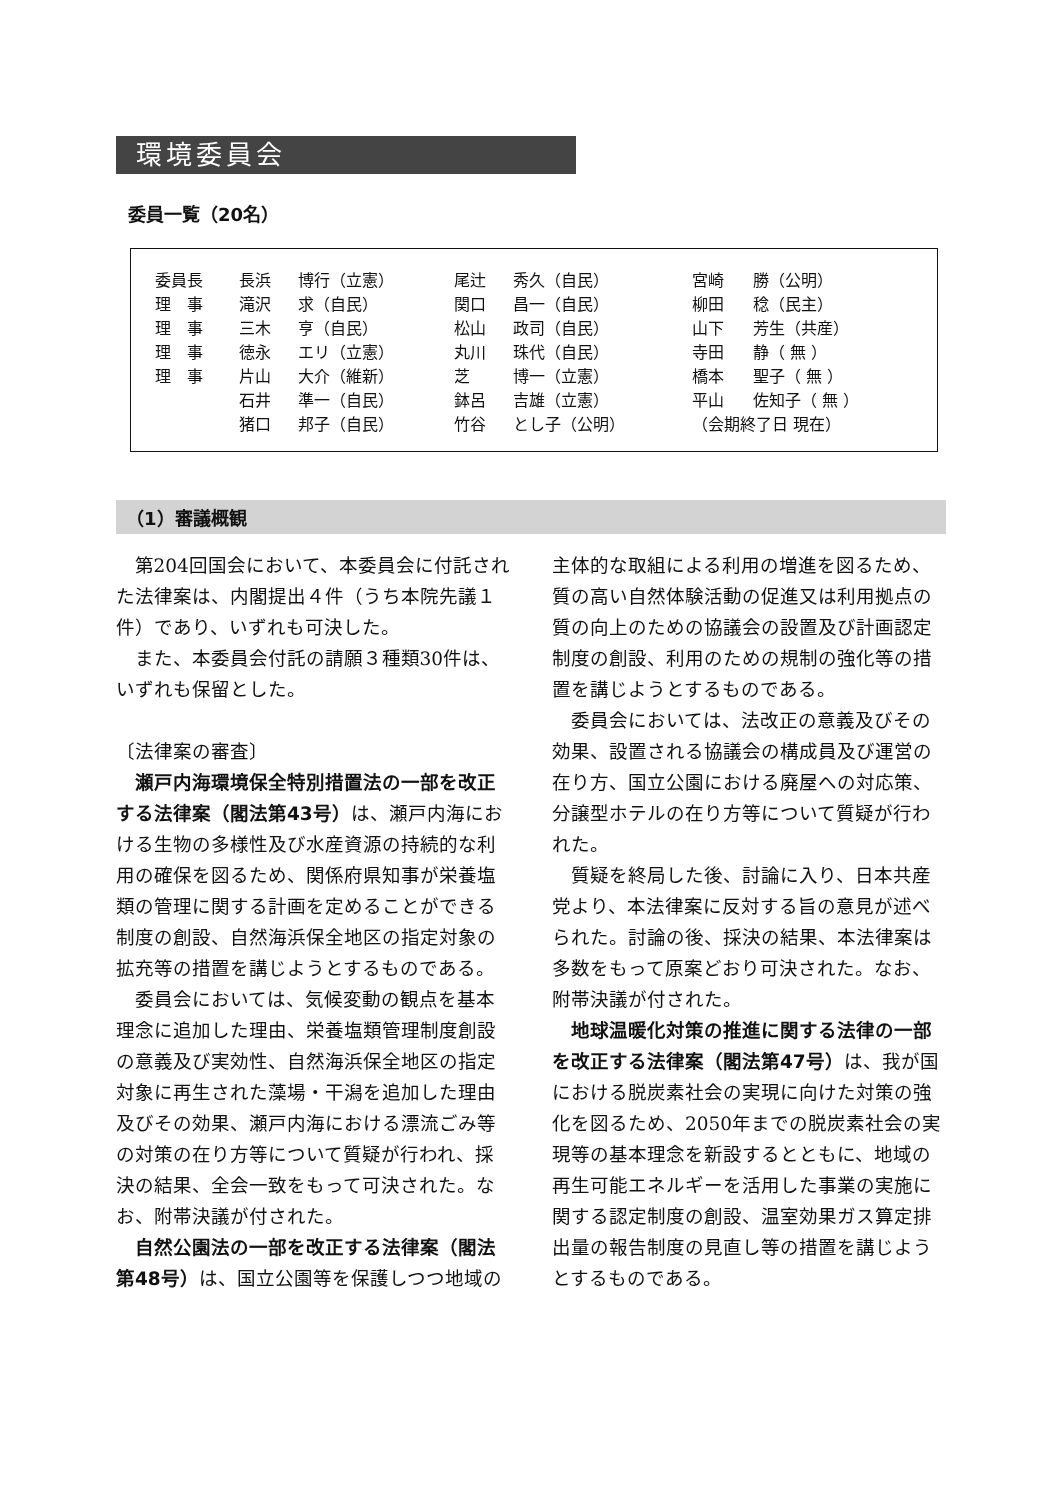環境委員会
委員一覧（20名）
| 委員長 | 長浜 | 博行（立憲） | 尾辻 | 秀久（自民） | 宮崎 | 勝（公明） |
| 理 事 | 滝沢 | 求（自民） | 関口 | 昌一（自民） | 柳田 | 稔（民主） |
| 理 事 | 三木 | 亨（自民） | 松山 | 政司（自民） | 山下 | 芳生（共産） |
| 理 事 | 徳永 | エリ（立憲） | 丸川 | 珠代（自民） | 寺田 | 静（ 無 ） |
| 理 事 | 片山 | 大介（維新） | 芝 | 博一（立憲） | 橋本 | 聖子（ 無 ） |
| | 石井 | 準一（自民） | 鉢呂 | 吉雄（立憲） | 平山 | 佐知子（ 無 ） |
| | 猪口 | 邦子（自民） | 竹谷 | とし子（公明） | （会期終了日 現在） | |
（1）審議概観
第204回国会において、本委員会に付託された法律案は、内閣提出４件（うち本院先議１件）であり、いずれも可決した。
また、本委員会付託の請願３種類30件は、いずれも保留とした。
〔法律案の審査〕
瀬戸内海環境保全特別措置法の一部を改正する法律案（閣法第43号）は、瀬戸内海における生物の多様性及び水産資源の持続的な利用の確保を図るため、関係府県知事が栄養塩類の管理に関する計画を定めることができる制度の創設、自然海浜保全地区の指定対象の拡充等の措置を講じようとするものである。
委員会においては、気候変動の観点を基本理念に追加した理由、栄養塩類管理制度創設の意義及び実効性、自然海浜保全地区の指定対象に再生された藻場・干潟を追加した理由及びその効果、瀬戸内海における漂流ごみ等の対策の在り方等について質疑が行われ、採決の結果、全会一致をもって可決された。なお、附帯決議が付された。
自然公園法の一部を改正する法律案（閣法第48号）は、国立公園等を保護しつつ地域の主体的な取組による利用の増進を図るため、質の高い自然体験活動の促進又は利用拠点の質の向上のための協議会の設置及び計画認定制度の創設、利用のための規制の強化等の措置を講じようとするものである。
委員会においては、法改正の意義及びその効果、設置される協議会の構成員及び運営の在り方、国立公園における廃屋への対応策、分譲型ホテルの在り方等について質疑が行われた。
質疑を終局した後、討論に入り、日本共産党より、本法律案に反対する旨の意見が述べられた。討論の後、採決の結果、本法律案は多数をもって原案どおり可決された。なお、附帯決議が付された。
地球温暖化対策の推進に関する法律の一部を改正する法律案（閣法第47号）は、我が国における脱炭素社会の実現に向けた対策の強化を図るため、2050年までの脱炭素社会の実現等の基本理念を新設するとともに、地域の再生可能エネルギーを活用した事業の実施に関する認定制度の創設、温室効果ガス算定排出量の報告制度の見直し等の措置を講じようとするものである。